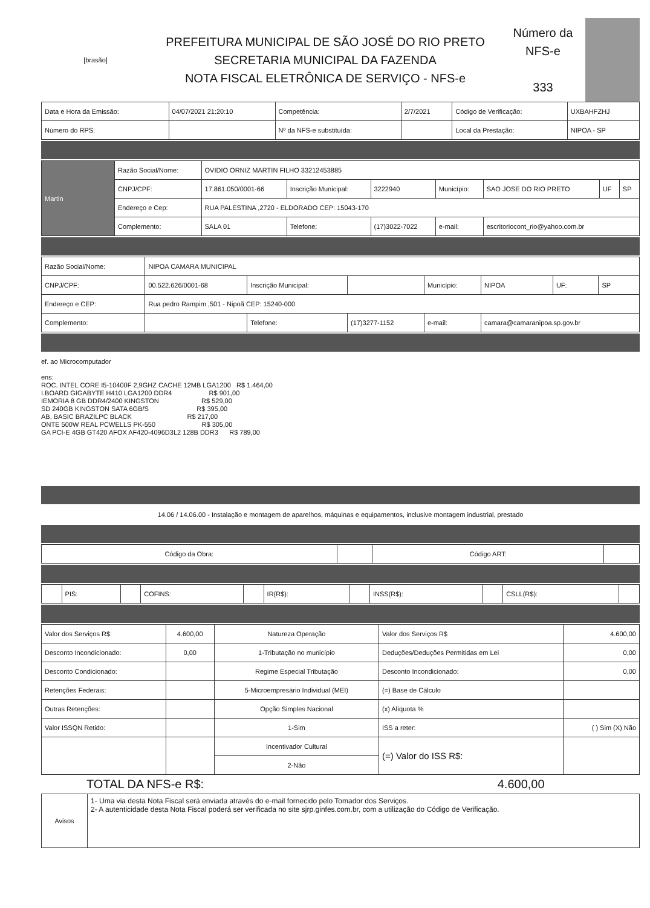| [brasão] | PREFEITURA MUNICIPAL DE SÃO JOSÉ DO RIO PRETO SECRETARIA MUNICIPAL DA FAZENDA NOTA FISCAL ELETRÔNICA DE SERVIÇO - NFS-e | Número da NFS-e 333 | |
| Data e Hora da Emissão: | 04/07/2021 21:20:10 | Competência: | 2/7/2021 | Código de Verificação: | UXBAHFZHJ |
| Número do RPS: | | Nº da NFS-e substituída: | | Local da Prestação: | NIPOA - SP |
| Martin | Razão Social/Nome: | OVIDIO ORNIZ MARTIN FILHO 33212453885 | | | | | | |
| | CNPJ/CPF: | 17.861.050/0001-66 | Inscrição Municipal: | 3222940 | Município: | SAO JOSE DO RIO PRETO | UF | SP |
| | Endereço e Cep: | RUA PALESTINA ,2720 - ELDORADO CEP: 15043-170 | | | | | | |
| | Complemento: | SALA 01 | Telefone: | (17)3022-7022 | e-mail: | escritoriocont_rio@yahoo.com.br | | |
| Razão Social/Nome: | NIPOA CAMARA MUNICIPAL | | | | | | |
| CNPJ/CPF: | 00.522.626/0001-68 | Inscrição Municipal: | | Município: | NIPOA | UF: | SP |
| Endereço e CEP: | Rua pedro Rampim ,501 - Nipoã CEP: 15240-000 | | | | | | |
| Complemento: | | Telefone: | (17)3277-1152 | e-mail: | camara@camaranipoa.sp.gov.br | | |
ef. ao Microcomputador

ens:
ROC. INTEL CORE I5-10400F 2,9GHZ CACHE 12MB LGA1200   R$ 1.464,00
I.BOARD GIGABYTE H410 LGA1200 DDR4                    R$ 901,00
IEMORIA 8 GB DDR4/2400 KINGSTON                       R$ 529,00
SD 240GB KINGSTON SATA 6GB/S                          R$ 395,00
AB. BASIC BRAZILPC BLACK                              R$ 217,00
ONTE 500W REAL PCWELLS PK-550                         R$ 305,00
GA PCI-E 4GB GT420 AFOX AF420-4096D3L2 128B DDR3      R$ 789,00
14.06 / 14.06.00 - Instalação e montagem de aparelhos, máquinas e equipamentos, inclusive montagem industrial, prestado
| Código da Obra: | | Código ART: | |
| | PIS: | | COFINS: | | IR(R$): | | INSS(R$): | | CSLL(R$): | |
| Valor dos Serviços R$: | 4.600,00 | Natureza Operação | Valor dos Serviços R$ | 4.600,00 |
| Desconto Incondicionado: | 0,00 | 1-Tributação no município | Deduções/Deduções Permitidas em Lei | 0,00 |
| Desconto Condicionado: | | Regime Especial Tributação | Desconto Incondicionado: | 0,00 |
| Retenções Federais: | | 5-Microempresário Individual (MEI) | (=) Base de Cálculo | |
| Outras Retenções: | | Opção Simples Nacional | (x) Alíquota % | |
| Valor ISSQN Retido: | | 1-Sim | ISS a reter: | ( ) Sim (X) Não |
| | | Incentivador Cultural | (=) Valor do ISS R$: | |
| | | 2-Não | | |
| TOTAL DA NFS-e R$: | 4.600,00 |
| Avisos | 1- Uma via desta Nota Fiscal será enviada através do e-mail fornecido pelo Tomador dos Serviços. 2- A autenticidade desta Nota Fiscal poderá ser verificada no site sjrp.ginfes.com.br, com a utilização do Código de Verificação. |